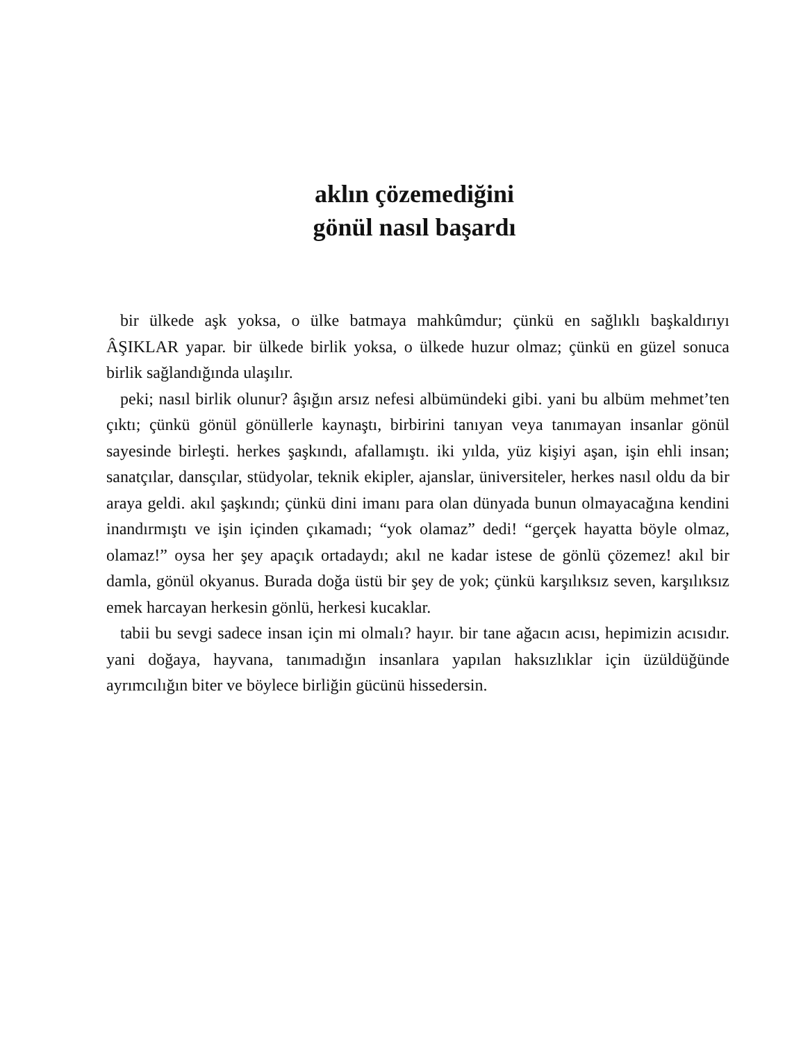aklın çözemediğini
gönül nasıl başardı
bir ülkede aşk yoksa, o ülke batmaya mahkûmdur; çünkü en sağlıklı başkaldırıyı ÂŞIKLAR yapar. bir ülkede birlik yoksa, o ülkede huzur olmaz; çünkü en güzel sonuca birlik sağlandığında ulaşılır.
peki; nasıl birlik olunur? âşığın arsız nefesi albümündeki gibi. yani bu albüm mehmet’ten çıktı; çünkü gönül gönüllerle kaynaştı, birbirini tanıyan veya tanımayan insanlar gönül sayesinde birleşti. herkes şaşkındı, afallamıştı. iki yılda, yüz kişiyi aşan, işin ehli insan; sanatçılar, dansçılar, stüdyolar, teknik ekipler, ajanslar, üniversiteler, herkes nasıl oldu da bir araya geldi. akıl şaşkındı; çünkü dini imanı para olan dünyada bunun olmayacağına kendini inandırmıştı ve işin içinden çıkamadı; “yok olamaz” dedi! “gerçek hayatta böyle olmaz, olamaz!” oysa her şey apaçık ortadaydı; akıl ne kadar istese de gönlü çözemez! akıl bir damla, gönül okyanus. Burada doğa üstü bir şey de yok; çünkü karşılıksız seven, karşılıksız emek harcayan herkesin gönlü, herkesi kucaklar.
tabii bu sevgi sadece insan için mi olmalı? hayır. bir tane ağacın acısı, hepimizin acısıdır. yani doğaya, hayvana, tanımadığın insanlara yapılan haksızlıklar için üzüldüğünde ayrımcılığın biter ve böylece birliğin gücünü hissedersin.